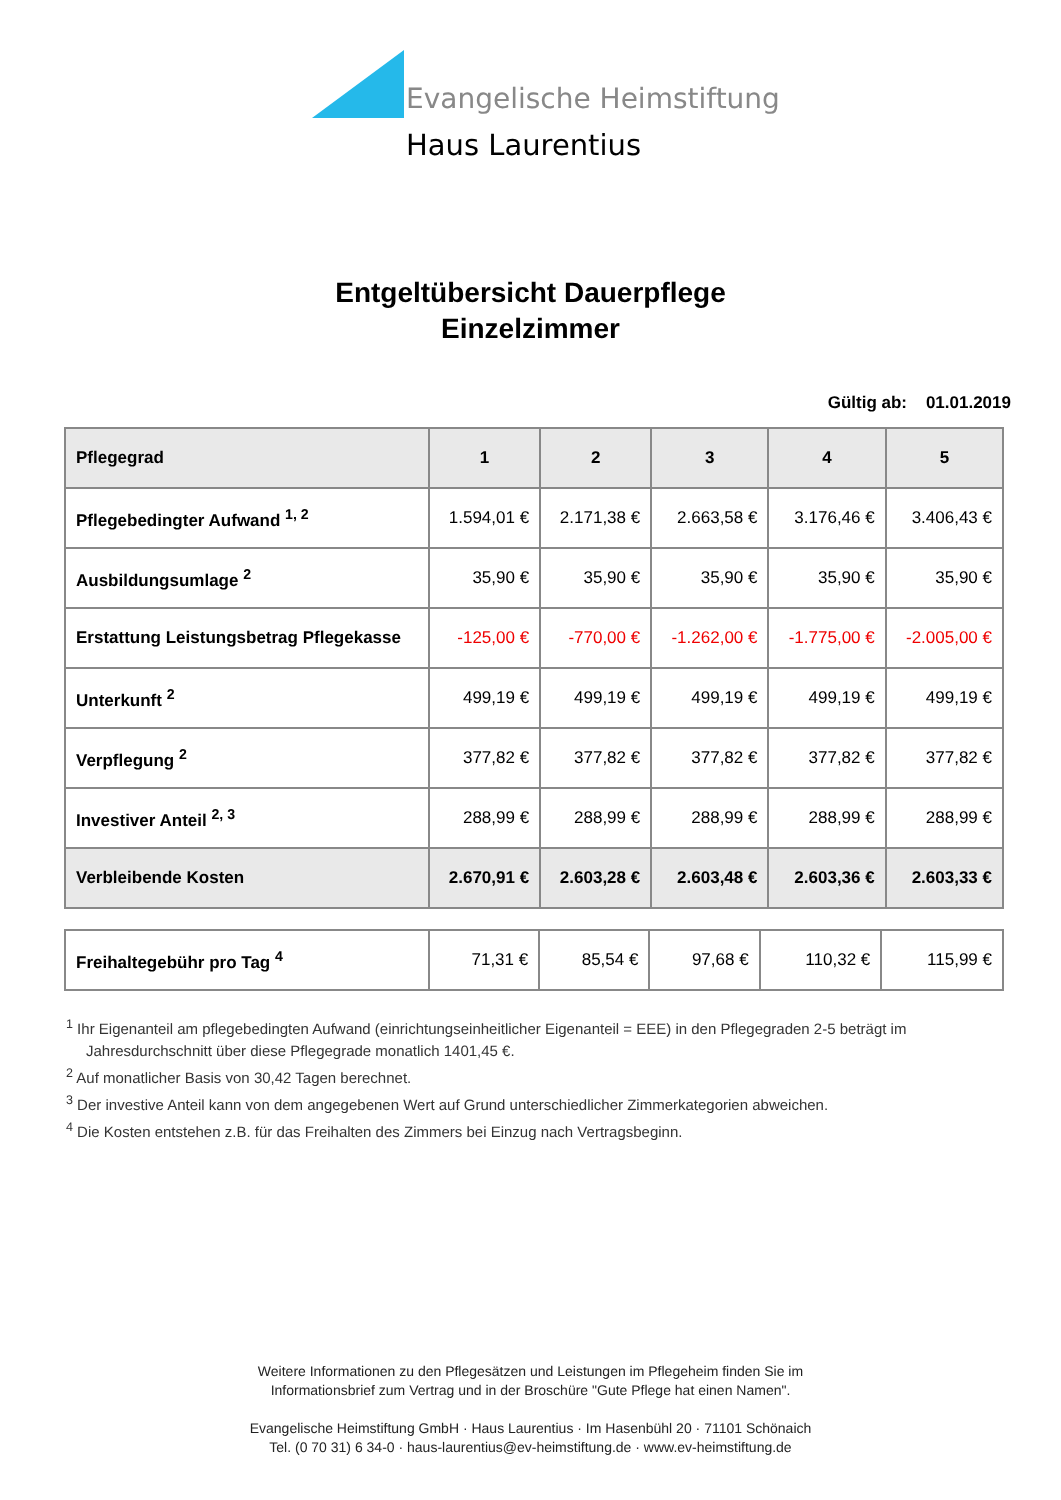Evangelische Heimstiftung
Haus Laurentius
Entgeltübersicht Dauerpflege
Einzelzimmer
Gültig ab: 01.01.2019
| Pflegegrad | 1 | 2 | 3 | 4 | 5 |
| --- | --- | --- | --- | --- | --- |
| Pflegebedingter Aufwand <sup>1, 2</sup> | 1.594,01 € | 2.171,38 € | 2.663,58 € | 3.176,46 € | 3.406,43 € |
| Ausbildungsumlage <sup>2</sup> | 35,90 € | 35,90 € | 35,90 € | 35,90 € | 35,90 € |
| Erstattung Leistungsbetrag Pflegekasse | -125,00 € | -770,00 € | -1.262,00 € | -1.775,00 € | -2.005,00 € |
| Unterkunft <sup>2</sup> | 499,19 € | 499,19 € | 499,19 € | 499,19 € | 499,19 € |
| Verpflegung <sup>2</sup> | 377,82 € | 377,82 € | 377,82 € | 377,82 € | 377,82 € |
| Investiver Anteil <sup>2, 3</sup> | 288,99 € | 288,99 € | 288,99 € | 288,99 € | 288,99 € |
| Verbleibende Kosten | 2.670,91 € | 2.603,28 € | 2.603,48 € | 2.603,36 € | 2.603,33 € |
| Freihaltegebühr pro Tag <sup>4</sup> | 71,31 € | 85,54 € | 97,68 € | 110,32 € | 115,99 € |
<sup>1</sup> Ihr Eigenanteil am pflegebedingten Aufwand (einrichtungseinheitlicher Eigenanteil = EEE) in den Pflegegraden 2-5 beträgt im Jahresdurchschnitt über diese Pflegegrade monatlich 1401,45 €.
<sup>2</sup> Auf monatlicher Basis von 30,42 Tagen berechnet.
<sup>3</sup> Der investive Anteil kann von dem angegebenen Wert auf Grund unterschiedlicher Zimmerkategorien abweichen.
<sup>4</sup> Die Kosten entstehen z.B. für das Freihalten des Zimmers bei Einzug nach Vertragsbeginn.
Weitere Informationen zu den Pflegesätzen und Leistungen im Pflegeheim finden Sie im
Informationsbrief zum Vertrag und in der Broschüre "Gute Pflege hat einen Namen".
Evangelische Heimstiftung GmbH · Haus Laurentius · Im Hasenbühl 20 · 71101 Schönaich
Tel. (0 70 31) 6 34-0 · haus-laurentius@ev-heimstiftung.de · www.ev-heimstiftung.de